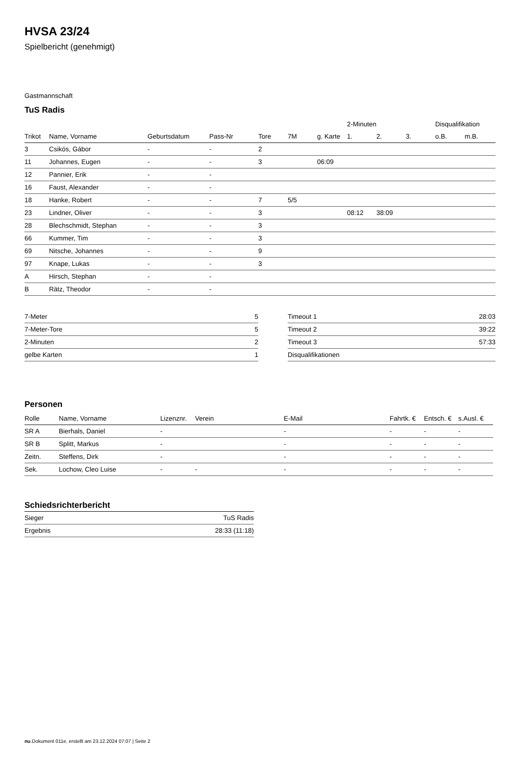HVSA 23/24
Spielbericht (genehmigt)
Gastmannschaft
TuS Radis
| | | | | | | | 2-Minuten | | | Disqualifikation | |
| --- | --- | --- | --- | --- | --- | --- | --- | --- | --- | --- | --- |
| Trikot | Name, Vorname | Geburtsdatum | Pass-Nr | Tore | 7M | g. Karte | 1. | 2. | 3. | o.B. | m.B. |
| 3 | Csikós, Gábor | - | - | 2 | | | | | | | |
| 11 | Johannes, Eugen | - | - | 3 | | 06:09 | | | | | |
| 12 | Pannier, Erik | - | - | | | | | | | | |
| 16 | Faust, Alexander | - | - | | | | | | | | |
| 18 | Hanke, Robert | - | - | 7 | 5/5 | | | | | | |
| 23 | Lindner, Oliver | - | - | 3 | | | 08:12 | 38:09 | | | |
| 28 | Blechschmidt, Stephan | - | - | 3 | | | | | | | |
| 66 | Kummer, Tim | - | - | 3 | | | | | | | |
| 69 | Nitsche, Johannes | - | - | 9 | | | | | | | |
| 97 | Knape, Lukas | - | - | 3 | | | | | | | |
| A | Hirsch, Stephan | - | - | | | | | | | | |
| B | Rätz, Theodor | - | - | | | | | | | | |
| 7-Meter | 5 |
| 7-Meter-Tore | 5 |
| 2-Minuten | 2 |
| gelbe Karten | 1 |
| Timeout 1 | 28:03 |
| Timeout 2 | 39:22 |
| Timeout 3 | 57:33 |
| Disqualifikationen | |
Personen
| Rolle | Name, Vorname | Lizenznr. | Verein | E-Mail | Fahrtk. € | Entsch. € | s.Ausl. € |
| --- | --- | --- | --- | --- | --- | --- | --- |
| SR A | Bierhals, Daniel | - | | - | - | - | - |
| SR B | Splitt, Markus | - | | - | - | - | - |
| Zeitn. | Steffens, Dirk | - | | - | - | - | - |
| Sek. | Lochow, Cleo Luise | - | - | - | - | - | - |
Schiedsrichterbericht
| Sieger | TuS Radis |
| Ergebnis | 28:33 (11:18) |
nu.Dokument 011e, erstellt am 23.12.2024 07:07 | Seite 2